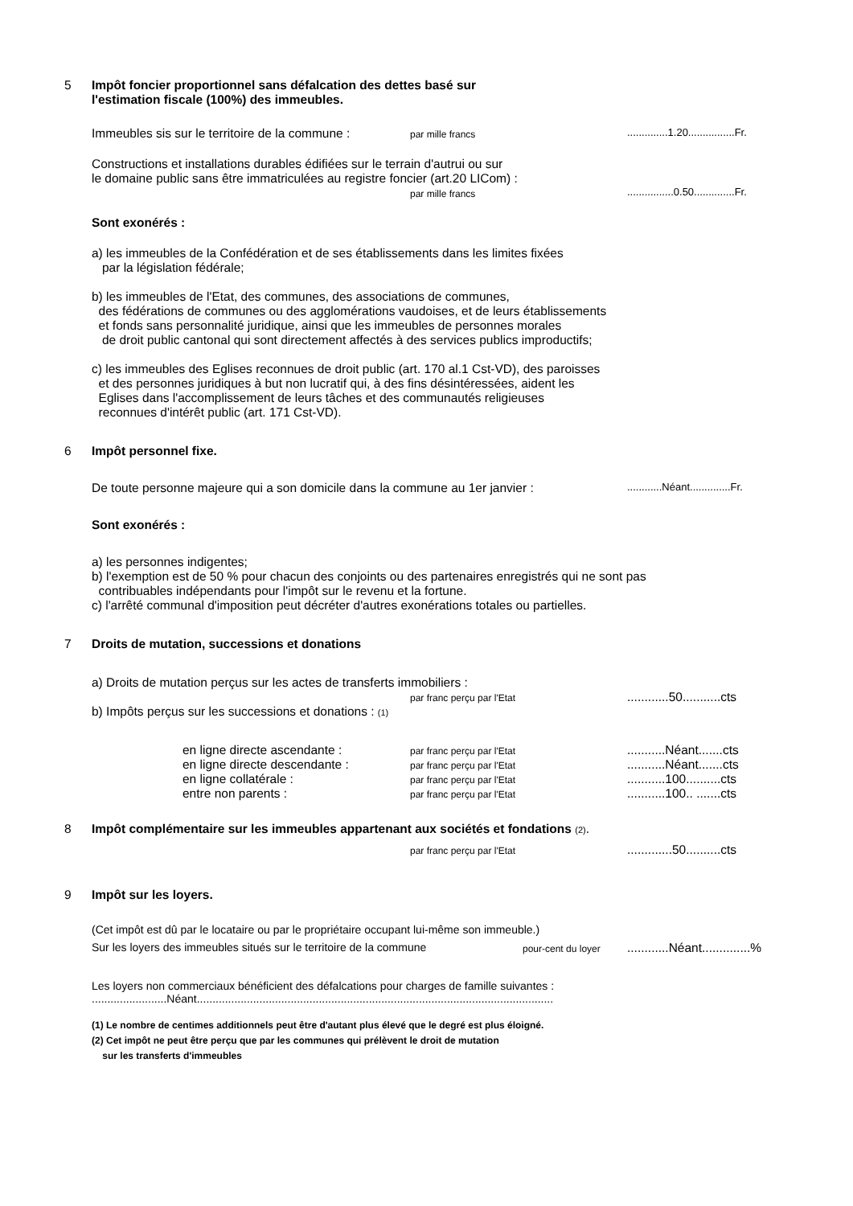5 Impôt foncier proportionnel sans défalcation des dettes basé sur
l'estimation fiscale (100%) des immeubles.
Immeubles sis sur le territoire de la commune :
par mille francs
..............1.20................Fr.
Constructions et installations durables édifiées sur le terrain d'autrui ou sur
le domaine public sans être immatriculées au registre foncier (art.20 LICom) :
par mille francs
................0.50..............Fr.
Sont exonérés :
a) les immeubles de la Confédération et de ses établissements dans les limites fixées
par la législation fédérale;
b) les immeubles de l'Etat, des communes, des associations de communes,
des fédérations de communes ou des agglomérations vaudoises, et de leurs établissements
et fonds sans personnalité juridique, ainsi que les immeubles de personnes morales
de droit public cantonal qui sont directement affectés à des services publics improductifs;
c) les immeubles des Eglises reconnues de droit public (art. 170 al.1 Cst-VD), des paroisses
et des personnes juridiques à but non lucratif qui, à des fins désintéressées, aident les
Eglises dans l'accomplissement de leurs tâches et des communautés religieuses
reconnues d'intérêt public (art. 171 Cst-VD).
6 Impôt personnel fixe.
De toute personne majeure qui a son domicile dans la commune au 1er janvier :
............Néant..............Fr.
Sont exonérés :
a) les personnes indigentes;
b) l'exemption est de 50 % pour chacun des conjoints ou des partenaires enregistrés qui ne sont pas
contribuables indépendants pour l'impôt sur le revenu et la fortune.
c) l'arrêté communal d'imposition peut décréter d'autres exonérations totales ou partielles.
7 Droits de mutation, successions et donations
a) Droits de mutation perçus sur les actes de transferts immobiliers :
par franc perçu par l'Etat
............50...........cts
b) Impôts perçus sur les successions et donations : (1)
en ligne directe ascendante :
par franc perçu par l'Etat
...........Néant.......cts
en ligne directe descendante :
par franc perçu par l'Etat
...........Néant.......cts
en ligne collatérale :
par franc perçu par l'Etat
...........100..........cts
entre non parents :
par franc perçu par l'Etat
...........100.. .......cts
8 Impôt complémentaire sur les immeubles appartenant aux sociétés et fondations (2).
par franc perçu par l'Etat
.............50..........cts
9 Impôt sur les loyers.
(Cet impôt est dû par le locataire ou par le propriétaire occupant lui-même son immeuble.)
Sur les loyers des immeubles situés sur le territoire de la commune
pour-cent du loyer
............Néant..............%
Les loyers non commerciaux bénéficient des défalcations pour charges de famille suivantes :
........................Néant..................................................................................................................
(1) Le nombre de centimes additionnels peut être d'autant plus élevé que le degré est plus éloigné.
(2) Cet impôt ne peut être perçu que par les communes qui prélèvent le droit de mutation
sur les transferts d'immeubles